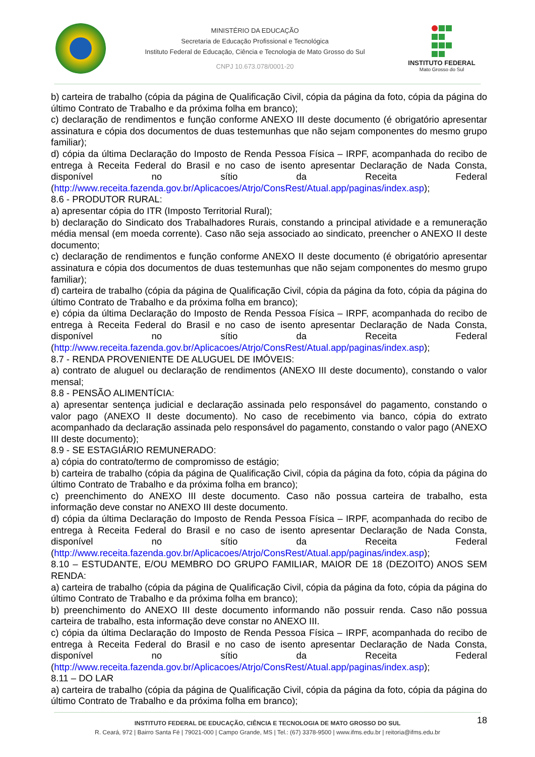MINISTÉRIO DA EDUCAÇÃO
Secretaria de Educação Profissional e Tecnológica
Instituto Federal de Educação, Ciência e Tecnologia de Mato Grosso do Sul
CNPJ 10.673.078/0001-20
INSTITUTO FEDERAL
Mato Grosso do Sul
b) carteira de trabalho (cópia da página de Qualificação Civil, cópia da página da foto, cópia da página do último Contrato de Trabalho e da próxima folha em branco);
c) declaração de rendimentos e função conforme ANEXO III deste documento (é obrigatório apresentar assinatura e cópia dos documentos de duas testemunhas que não sejam componentes do mesmo grupo familiar);
d) cópia da última Declaração do Imposto de Renda Pessoa Física – IRPF, acompanhada do recibo de entrega à Receita Federal do Brasil e no caso de isento apresentar Declaração de Nada Consta, disponível no sítio da Receita Federal (http://www.receita.fazenda.gov.br/Aplicacoes/Atrjo/ConsRest/Atual.app/paginas/index.asp);
8.6 - PRODUTOR RURAL:
a) apresentar cópia do ITR (Imposto Territorial Rural);
b) declaração do Sindicato dos Trabalhadores Rurais, constando a principal atividade e a remuneração média mensal (em moeda corrente). Caso não seja associado ao sindicato, preencher o ANEXO II deste documento;
c) declaração de rendimentos e função conforme ANEXO II deste documento (é obrigatório apresentar assinatura e cópia dos documentos de duas testemunhas que não sejam componentes do mesmo grupo familiar);
d) carteira de trabalho (cópia da página de Qualificação Civil, cópia da página da foto, cópia da página do último Contrato de Trabalho e da próxima folha em branco);
e) cópia da última Declaração do Imposto de Renda Pessoa Física – IRPF, acompanhada do recibo de entrega à Receita Federal do Brasil e no caso de isento apresentar Declaração de Nada Consta, disponível no sítio da Receita Federal (http://www.receita.fazenda.gov.br/Aplicacoes/Atrjo/ConsRest/Atual.app/paginas/index.asp);
8.7 - RENDA PROVENIENTE DE ALUGUEL DE IMÓVEIS:
a) contrato de aluguel ou declaração de rendimentos (ANEXO III deste documento), constando o valor mensal;
8.8 - PENSÃO ALIMENTÍCIA:
a) apresentar sentença judicial e declaração assinada pelo responsável do pagamento, constando o valor pago (ANEXO II deste documento). No caso de recebimento via banco, cópia do extrato acompanhado da declaração assinada pelo responsável do pagamento, constando o valor pago (ANEXO III deste documento);
8.9 - SE ESTAGIÁRIO REMUNERADO:
a) cópia do contrato/termo de compromisso de estágio;
b) carteira de trabalho (cópia da página de Qualificação Civil, cópia da página da foto, cópia da página do último Contrato de Trabalho e da próxima folha em branco);
c) preenchimento do ANEXO III deste documento. Caso não possua carteira de trabalho, esta informação deve constar no ANEXO III deste documento.
d) cópia da última Declaração do Imposto de Renda Pessoa Física – IRPF, acompanhada do recibo de entrega à Receita Federal do Brasil e no caso de isento apresentar Declaração de Nada Consta, disponível no sítio da Receita Federal (http://www.receita.fazenda.gov.br/Aplicacoes/Atrjo/ConsRest/Atual.app/paginas/index.asp);
8.10 – ESTUDANTE, E/OU MEMBRO DO GRUPO FAMILIAR, MAIOR DE 18 (DEZOITO) ANOS SEM RENDA:
a) carteira de trabalho (cópia da página de Qualificação Civil, cópia da página da foto, cópia da página do último Contrato de Trabalho e da próxima folha em branco);
b) preenchimento do ANEXO III deste documento informando não possuir renda. Caso não possua carteira de trabalho, esta informação deve constar no ANEXO III.
c) cópia da última Declaração do Imposto de Renda Pessoa Física – IRPF, acompanhada do recibo de entrega à Receita Federal do Brasil e no caso de isento apresentar Declaração de Nada Consta, disponível no sítio da Receita Federal (http://www.receita.fazenda.gov.br/Aplicacoes/Atrjo/ConsRest/Atual.app/paginas/index.asp);
8.11 – DO LAR
a) carteira de trabalho (cópia da página de Qualificação Civil, cópia da página da foto, cópia da página do último Contrato de Trabalho e da próxima folha em branco);
18 INSTITUTO FEDERAL DE EDUCAÇÃO, CIÊNCIA E TECNOLOGIA DE MATO GROSSO DO SUL
R. Ceará, 972 | Bairro Santa Fé | 79021-000 | Campo Grande, MS | Tel.: (67) 3378-9500 | www.ifms.edu.br | reitoria@ifms.edu.br